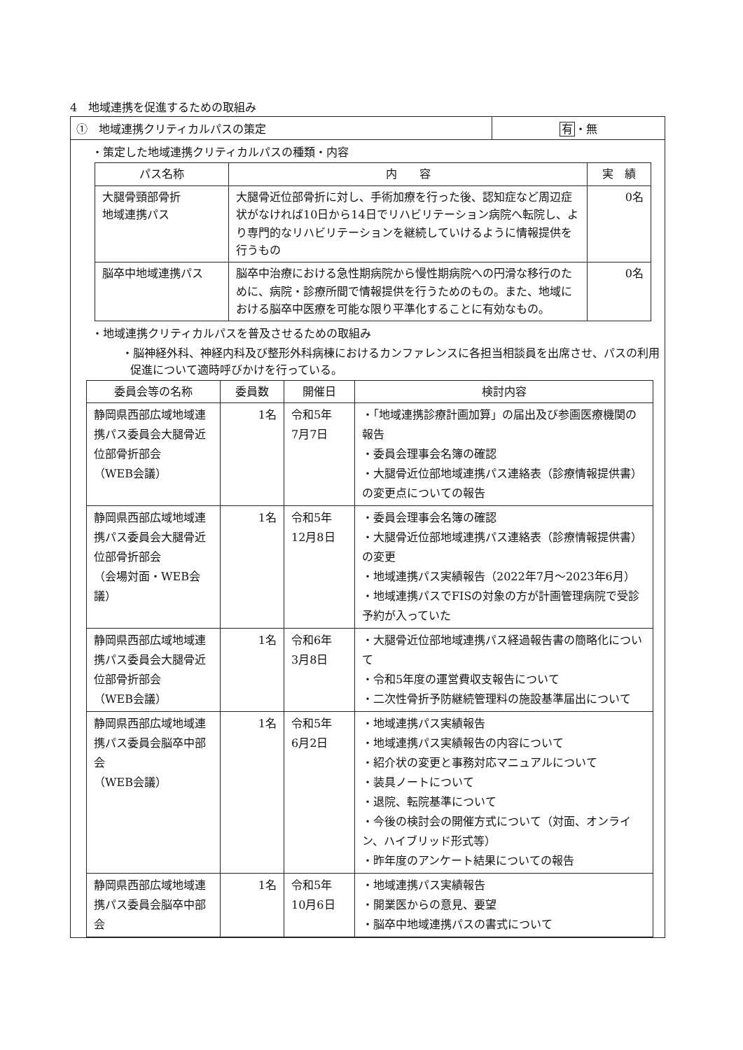4　地域連携を促進するための取組み
①　地域連携クリティカルパスの策定 有・無
・策定した地域連携クリティカルパスの種類・内容
| パス名称 | 内 容 | 実 績 |
| --- | --- | --- |
| 大腿骨頸部骨折 地域連携パス | 大腿骨近位部骨折に対し、手術加療を行った後、認知症など周辺症状がなければ10日から14日でリハビリテーション病院へ転院し、より専門的なリハビリテーションを継続していけるように情報提供を行うもの | 0名 |
| 脳卒中地域連携パス | 脳卒中治療における急性期病院から慢性期病院への円滑な移行のために、病院・診療所間で情報提供を行うためのもの。また、地域における脳卒中医療を可能な限り平準化することに有効なもの。 | 0名 |
・地域連携クリティカルパスを普及させるための取組み
・脳神経外科、神経内科及び整形外科病棟におけるカンファレンスに各担当相談員を出席させ、パスの利用促進について適時呼びかけを行っている。
| 委員会等の名称 | 委員数 | 開催日 | 検討内容 |
| --- | --- | --- | --- |
| 静岡県西部広域地域連携パス委員会大腿骨近位部骨折部会 （WEB会議） | 1名 | 令和5年 7月7日 | ・「地域連携診療計画加算」の届出及び参画医療機関の報告 ・委員会理事会名簿の確認 ・大腿骨近位部地域連携パス連絡表（診療情報提供書）の変更点についての報告 |
| 静岡県西部広域地域連携パス委員会大腿骨近位部骨折部会 （会場対面・WEB会議） | 1名 | 令和5年 12月8日 | ・委員会理事会名簿の確認 ・大腿骨近位部地域連携パス連絡表（診療情報提供書）の変更 ・地域連携パス実績報告（2022年7月～2023年6月） ・地域連携パスでFISの対象の方が計画管理病院で受診予約が入っていた |
| 静岡県西部広域地域連携パス委員会大腿骨近位部骨折部会 （WEB会議） | 1名 | 令和6年 3月8日 | ・大腿骨近位部地域連携パス経過報告書の簡略化について ・令和5年度の運営費収支報告について ・二次性骨折予防継続管理料の施設基準届出について |
| 静岡県西部広域地域連携パス委員会脳卒中部会 （WEB会議） | 1名 | 令和5年 6月2日 | ・地域連携パス実績報告 ・地域連携パス実績報告の内容について ・紹介状の変更と事務対応マニュアルについて ・装具ノートについて ・退院、転院基準について ・今後の検討会の開催方式について（対面、オンライン、ハイブリッド形式等） ・昨年度のアンケート結果についての報告 |
| 静岡県西部広域地域連携パス委員会脳卒中部会 | 1名 | 令和5年 10月6日 | ・地域連携パス実績報告 ・開業医からの意見、要望 ・脳卒中地域連携パスの書式について |